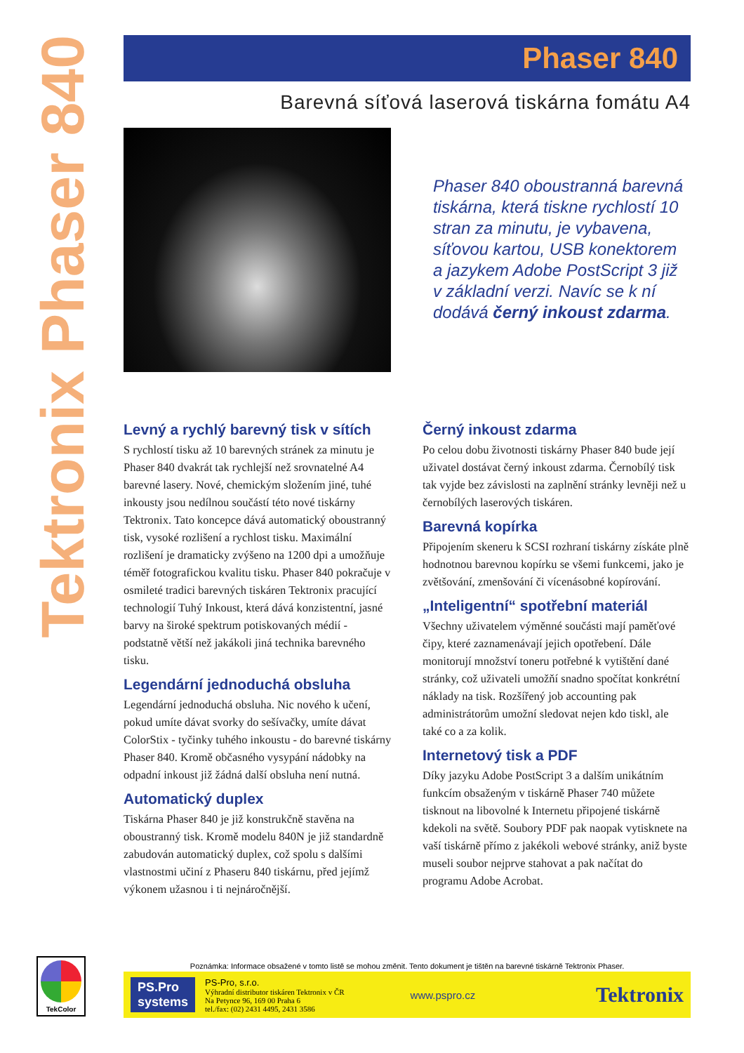Tektronix Phaser 840
Phaser 840
Barevná síťová laserová tiskárna fomátu A4
Phaser 840 oboustranná barevná tiskárna, která tiskne rychlostí 10 stran za minutu, je vybavena, síťovou kartou, USB konektorem a jazykem Adobe PostScript 3 již v základní verzi. Navíc se k ní dodává černý inkoust zdarma.
Levný a rychlý barevný tisk v sítích
S rychlostí tisku až 10 barevných stránek za minutu je Phaser 840 dvakrát tak rychlejší než srovnatelné A4 barevné lasery. Nové, chemickým složením jiné, tuhé inkousty jsou nedílnou součástí této nové tiskárny Tektronix. Tato koncepce dává automatický oboustranný tisk, vysoké rozlišení a rychlost tisku. Maximální rozlišení je dramaticky zvýšeno na 1200 dpi a umožňuje téměř fotografickou kvalitu tisku. Phaser 840 pokračuje v osmileté tradici barevných tiskáren Tektronix pracující technologií Tuhý Inkoust, která dává konzistentní, jasné barvy na široké spektrum potiskovaných médií - podstatně větší než jakákoli jiná technika barevného tisku.
Legendární jednoduchá obsluha
Legendární jednoduchá obsluha. Nic nového k učení, pokud umíte dávat svorky do sešívačky, umíte dávat ColorStix - tyčinky tuhého inkoustu - do barevné tiskárny Phaser 840. Kromě občasného vysypání nádobky na odpadní inkoust již žádná další obsluha není nutná.
Automatický duplex
Tiskárna Phaser 840 je již konstrukčně stavěna na oboustranný tisk. Kromě modelu 840N je již standardně zabudován automatický duplex, což spolu s dalšími vlastnostmi učiní z Phaseru 840 tiskárnu, před jejímž výkonem užasnou i ti nejnáročnější.
Černý inkoust zdarma
Po celou dobu životnosti tiskárny Phaser 840 bude její uživatel dostávat černý inkoust zdarma. Černobílý tisk tak vyjde bez závislosti na zaplnění stránky levněji než u černobílých laserových tiskáren.
Barevná kopírka
Připojením skeneru k SCSI rozhraní tiskárny získáte plně hodnotnou barevnou kopírku se všemi funkcemi, jako je zvětšování, zmenšování či vícenásobné kopírování.
„Inteligentní“ spotřební materiál
Všechny uživatelem výměnné součásti mají paměťové čipy, které zaznamenávají jejich opotřebení. Dále monitorují množství toneru potřebné k vytištění dané stránky, což uživateli umožňí snadno spočítat konkrétní náklady na tisk. Rozšířený job accounting pak administrátorům umožní sledovat nejen kdo tiskl, ale také co a za kolik.
Internetový tisk a PDF
Díky jazyku Adobe PostScript 3 a dalším unikátním funkcím obsaženým v tiskárně Phaser 740 můžete tisknout na libovolné k Internetu připojené tiskárně kdekoli na světě. Soubory PDF pak naopak vytisknete na vaší tiskárně přímo z jakékoli webové stránky, aniž byste museli soubor nejprve stahovat a pak načítat do programu Adobe Acrobat.
TekColor
Poznámka: Informace obsažené v tomto listě se mohou změnit. Tento dokument je tištěn na barevné tiskárně Tektronix Phaser.
PS.Pro
systems
PS-Pro, s.r.o.
Výhradní distributor tiskáren Tektronix v ČR
Na Petynce 96, 169 00 Praha 6
tel./fax: (02) 2431 4495, 2431 3586
www.pspro.cz
Tektronix